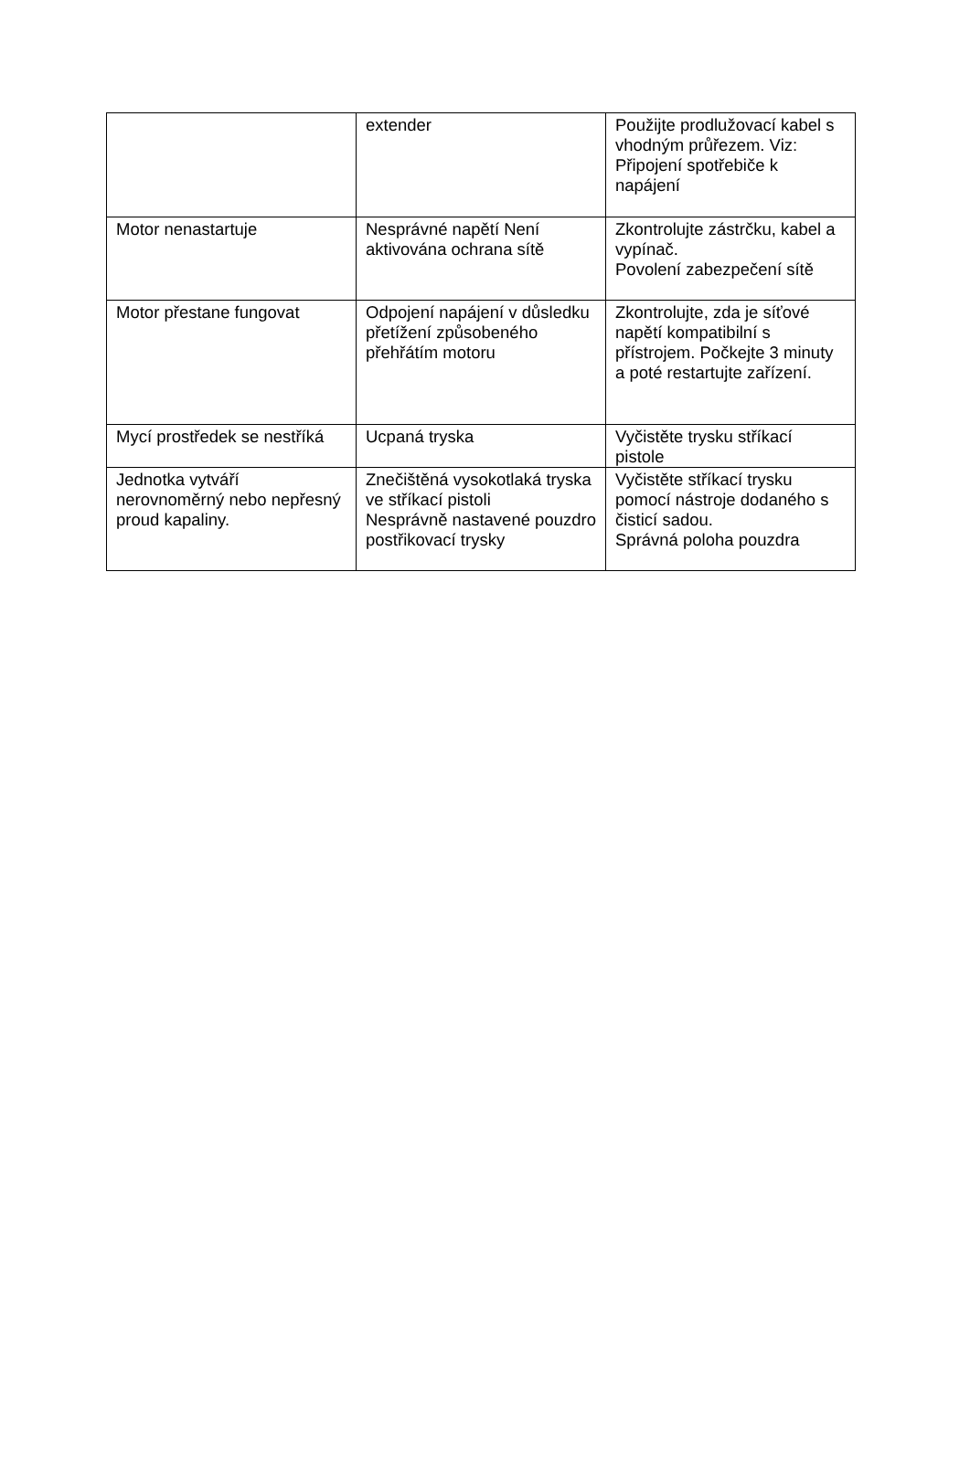| | extender | Použijte prodlužovací kabel s vhodným průřezem. Viz: Připojení spotřebiče k napájení |
| Motor nenastartuje | Nesprávné napětí Není aktivována ochrana sítě | Zkontrolujte zástrčku, kabel a vypínač. Povolení zabezpečení sítě |
| Motor přestane fungovat | Odpojení napájení v důsledku přetížení způsobeného přehřátím motoru | Zkontrolujte, zda je síťové napětí kompatibilní s přístrojem. Počkejte 3 minuty a poté restartujte zařízení. |
| Mycí prostředek se nestříká | Ucpaná tryska | Vyčistěte trysku stříkací pistole |
| Jednotka vytváří nerovnoměrný nebo nepřesný proud kapaliny. | Znečištěná vysokotlaká tryska ve stříkací pistoli Nesprávně nastavené pouzdro postřikovací trysky | Vyčistěte stříkací trysku pomocí nástroje dodaného s čisticí sadou. Správná poloha pouzdra |